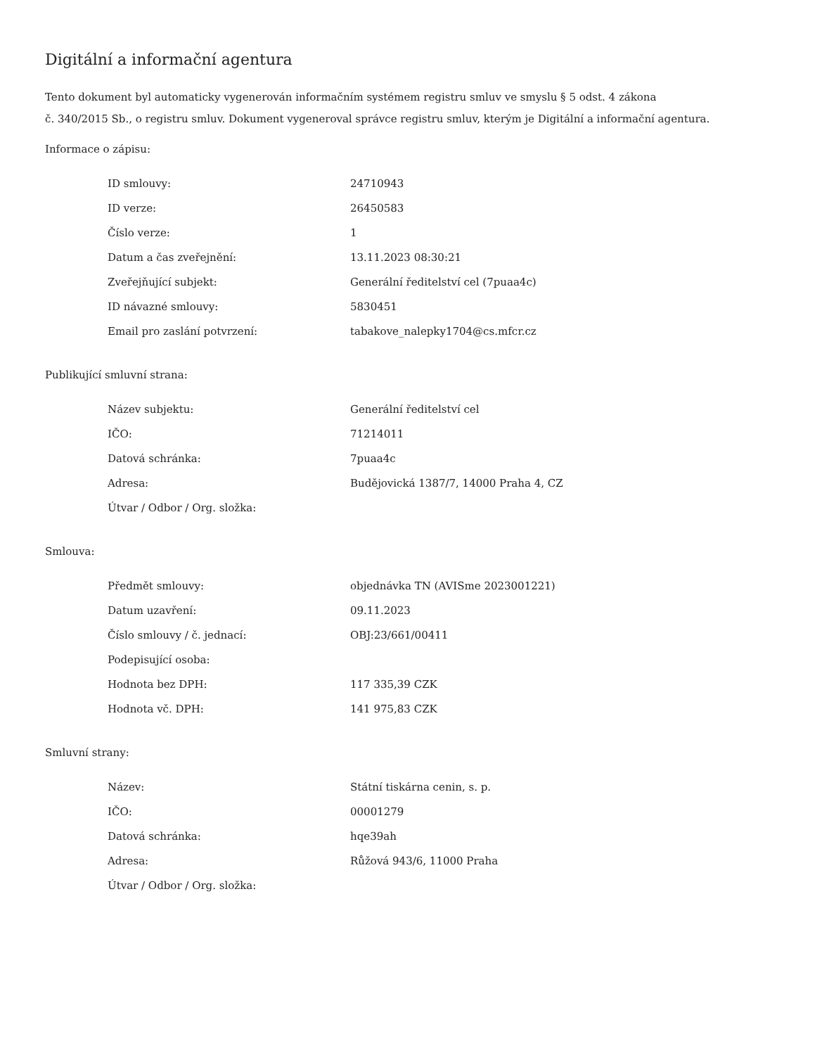Digitální a informační agentura
Tento dokument byl automaticky vygenerován informačním systémem registru smluv ve smyslu § 5 odst. 4 zákona
č. 340/2015 Sb., o registru smluv. Dokument vygeneroval správce registru smluv, kterým je Digitální a informační agentura.
Informace o zápisu:
| ID smlouvy: | 24710943 |
| ID verze: | 26450583 |
| Číslo verze: | 1 |
| Datum a čas zveřejnění: | 13.11.2023 08:30:21 |
| Zveřejňující subjekt: | Generální ředitelství cel (7puaa4c) |
| ID návazné smlouvy: | 5830451 |
| Email pro zaslání potvrzení: | tabakove_nalepky1704@cs.mfcr.cz |
Publikující smluvní strana:
| Název subjektu: | Generální ředitelství cel |
| IČO: | 71214011 |
| Datová schránka: | 7puaa4c |
| Adresa: | Budějovická 1387/7, 14000 Praha 4, CZ |
| Útvar / Odbor / Org. složka: | |
Smlouva:
| Předmět smlouvy: | objednávka TN (AVISme 2023001221) |
| Datum uzavření: | 09.11.2023 |
| Číslo smlouvy / č. jednací: | OBJ:23/661/00411 |
| Podepisující osoba: | |
| Hodnota bez DPH: | 117 335,39 CZK |
| Hodnota vč. DPH: | 141 975,83 CZK |
Smluvní strany:
| Název: | Státní tiskárna cenin, s. p. |
| IČO: | 00001279 |
| Datová schránka: | hqe39ah |
| Adresa: | Růžová 943/6, 11000 Praha |
| Útvar / Odbor / Org. složka: | |